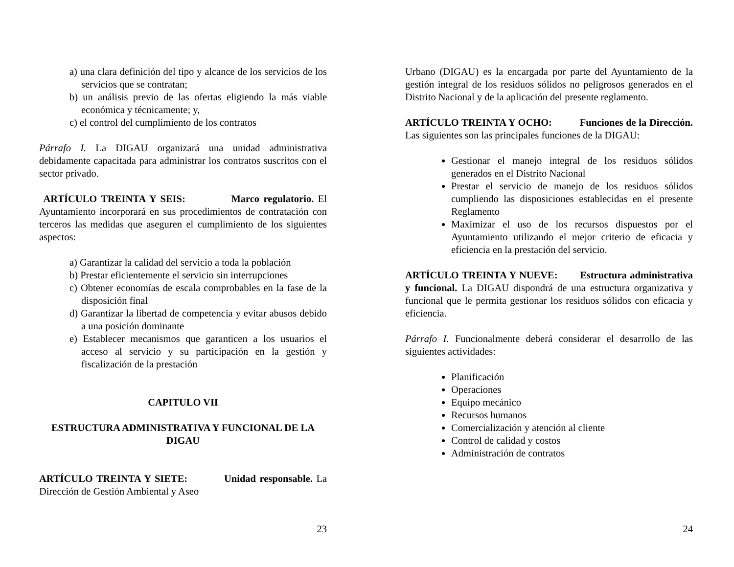a) una clara definición del tipo y alcance de los servicios de los servicios que se contratan;
b) un análisis previo de las ofertas eligiendo la más viable económica y técnicamente; y,
c) el control del cumplimiento de los contratos
Párrafo I. La DIGAU organizará una unidad administrativa debidamente capacitada para administrar los contratos suscritos con el sector privado.
ARTÍCULO TREINTA Y SEIS: Marco regulatorio. El Ayuntamiento incorporará en sus procedimientos de contratación con terceros las medidas que aseguren el cumplimiento de los siguientes aspectos:
a) Garantizar la calidad del servicio a toda la población
b) Prestar eficientemente el servicio sin interrupciones
c) Obtener economías de escala comprobables en la fase de la disposición final
d) Garantizar la libertad de competencia y evitar abusos debido a una posición dominante
e) Establecer mecanismos que garanticen a los usuarios el acceso al servicio y su participación en la gestión y fiscalización de la prestación
CAPITULO VII
ESTRUCTURA ADMINISTRATIVA Y FUNCIONAL DE LA DIGAU
ARTÍCULO TREINTA Y SIETE: Unidad responsable. La Dirección de Gestión Ambiental y Aseo
23
Urbano (DIGAU) es la encargada por parte del Ayuntamiento de la gestión integral de los residuos sólidos no peligrosos generados en el Distrito Nacional y de la aplicación del presente reglamento.
ARTÍCULO TREINTA Y OCHO: Funciones de la Dirección. Las siguientes son las principales funciones de la DIGAU:
Gestionar el manejo integral de los residuos sólidos generados en el Distrito Nacional
Prestar el servicio de manejo de los residuos sólidos cumpliendo las disposiciones establecidas en el presente Reglamento
Maximizar el uso de los recursos dispuestos por el Ayuntamiento utilizando el mejor criterio de eficacia y eficiencia en la prestación del servicio.
ARTÍCULO TREINTA Y NUEVE: Estructura administrativa y funcional. La DIGAU dispondrá de una estructura organizativa y funcional que le permita gestionar los residuos sólidos con eficacia y eficiencia.
Párrafo I. Funcionalmente deberá considerar el desarrollo de las siguientes actividades:
Planificación
Operaciones
Equipo mecánico
Recursos humanos
Comercialización y atención al cliente
Control de calidad y costos
Administración de contratos
24